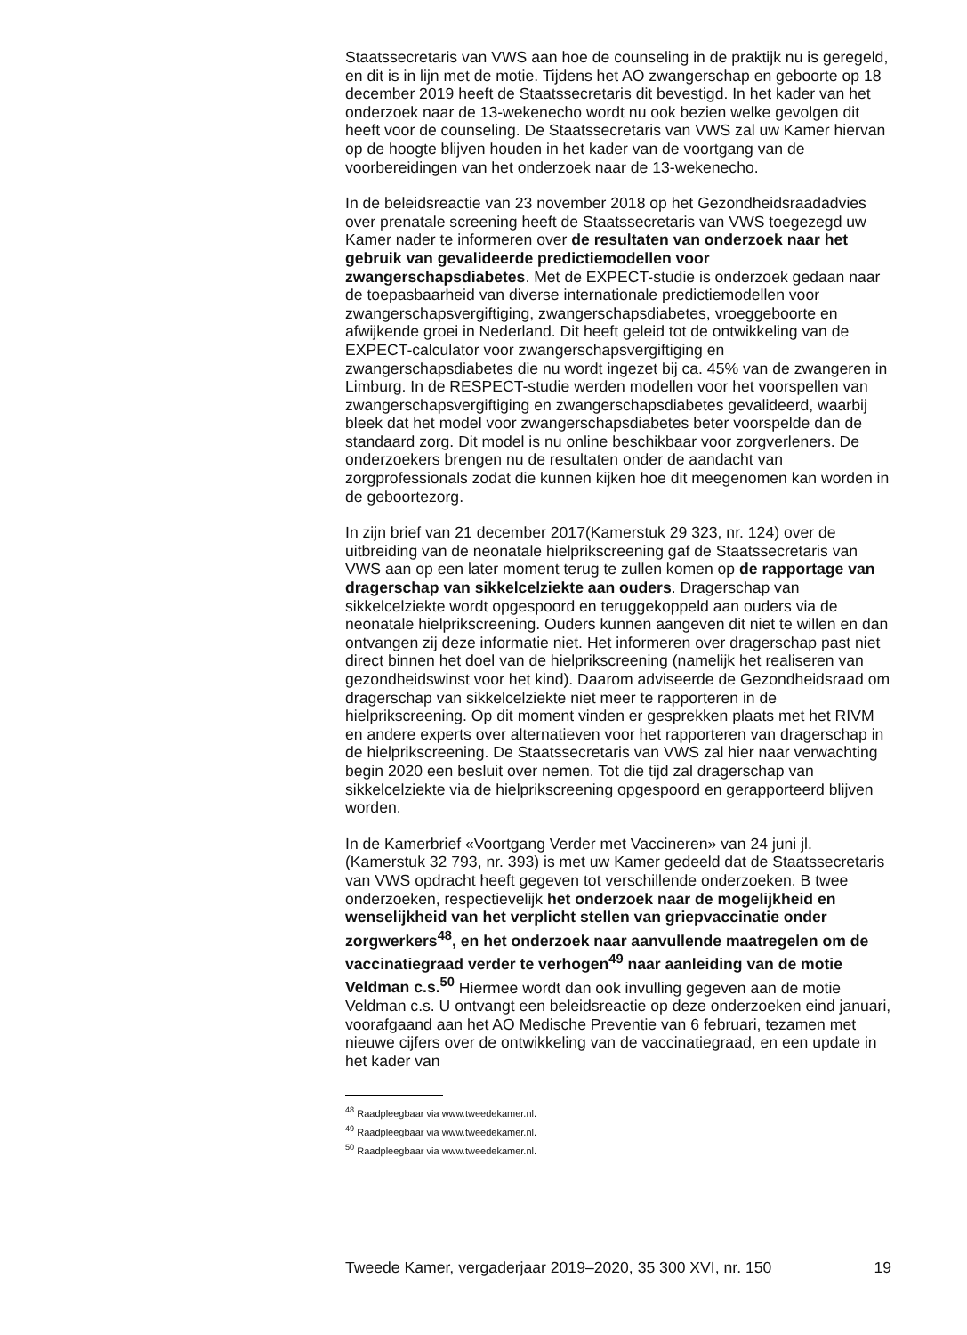Staatssecretaris van VWS aan hoe de counseling in de praktijk nu is geregeld, en dit is in lijn met de motie. Tijdens het AO zwangerschap en geboorte op 18 december 2019 heeft de Staatssecretaris dit bevestigd. In het kader van het onderzoek naar de 13-wekenecho wordt nu ook bezien welke gevolgen dit heeft voor de counseling. De Staatssecretaris van VWS zal uw Kamer hiervan op de hoogte blijven houden in het kader van de voortgang van de voorbereidingen van het onderzoek naar de 13-wekenecho.
In de beleidsreactie van 23 november 2018 op het Gezondheidsraadadvies over prenatale screening heeft de Staatssecretaris van VWS toegezegd uw Kamer nader te informeren over de resultaten van onderzoek naar het gebruik van gevalideerde predictiemodellen voor zwangerschapsdiabetes. Met de EXPECT-studie is onderzoek gedaan naar de toepasbaarheid van diverse internationale predictiemodellen voor zwangerschapsvergiftiging, zwangerschapsdiabetes, vroeggeboorte en afwijkende groei in Nederland. Dit heeft geleid tot de ontwikkeling van de EXPECT-calculator voor zwangerschapsvergiftiging en zwangerschapsdiabetes die nu wordt ingezet bij ca. 45% van de zwangeren in Limburg. In de RESPECT-studie werden modellen voor het voorspellen van zwangerschapsvergiftiging en zwangerschapsdiabetes gevalideerd, waarbij bleek dat het model voor zwangerschapsdiabetes beter voorspelde dan de standaard zorg. Dit model is nu online beschikbaar voor zorgverleners. De onderzoekers brengen nu de resultaten onder de aandacht van zorgprofessionals zodat die kunnen kijken hoe dit meegenomen kan worden in de geboortezorg.
In zijn brief van 21 december 2017(Kamerstuk 29 323, nr. 124) over de uitbreiding van de neonatale hielprikscreening gaf de Staatssecretaris van VWS aan op een later moment terug te zullen komen op de rapportage van dragerschap van sikkelcelziekte aan ouders. Dragerschap van sikkelcelziekte wordt opgespoord en teruggekoppeld aan ouders via de neonatale hielprikscreening. Ouders kunnen aangeven dit niet te willen en dan ontvangen zij deze informatie niet. Het informeren over dragerschap past niet direct binnen het doel van de hielprikscreening (namelijk het realiseren van gezondheidswinst voor het kind). Daarom adviseerde de Gezondheidsraad om dragerschap van sikkelcelziekte niet meer te rapporteren in de hielprikscreening. Op dit moment vinden er gesprekken plaats met het RIVM en andere experts over alternatieven voor het rapporteren van dragerschap in de hielprikscreening. De Staatssecretaris van VWS zal hier naar verwachting begin 2020 een besluit over nemen. Tot die tijd zal dragerschap van sikkelcelziekte via de hielprikscreening opgespoord en gerapporteerd blijven worden.
In de Kamerbrief «Voortgang Verder met Vaccineren» van 24 juni jl. (Kamerstuk 32 793, nr. 393) is met uw Kamer gedeeld dat de Staatssecretaris van VWS opdracht heeft gegeven tot verschillende onderzoeken. B twee onderzoeken, respectievelijk het onderzoek naar de mogelijkheid en wenselijkheid van het verplicht stellen van griepvaccinatie onder zorgwerkers<sup>48</sup>, en het onderzoek naar aanvullende maatregelen om de vaccinatiegraad verder te verhogen<sup>49</sup> naar aanleiding van de motie Veldman c.s.<sup>50</sup> Hiermee wordt dan ook invulling gegeven aan de motie Veldman c.s. U ontvangt een beleidsreactie op deze onderzoeken eind januari, voorafgaand aan het AO Medische Preventie van 6 februari, tezamen met nieuwe cijfers over de ontwikkeling van de vaccinatiegraad, en een update in het kader van
<sup>48</sup> Raadpleegbaar via www.tweedekamer.nl.
<sup>49</sup> Raadpleegbaar via www.tweedekamer.nl.
<sup>50</sup> Raadpleegbaar via www.tweedekamer.nl.
Tweede Kamer, vergaderjaar 2019–2020, 35 300 XVI, nr. 150 19